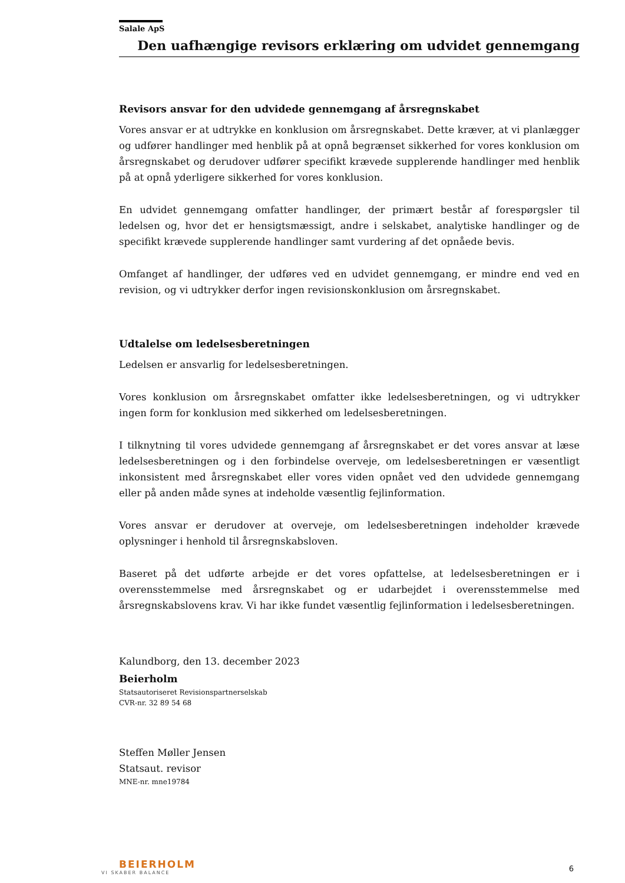Salale ApS
Den uafhængige revisors erklæring om udvidet gennemgang
Revisors ansvar for den udvidede gennemgang af årsregnskabet
Vores ansvar er at udtrykke en konklusion om årsregnskabet. Dette kræver, at vi planlægger og udfører handlinger med henblik på at opnå begrænset sikkerhed for vores konklusion om årsregnskabet og derudover udfører specifikt krævede supplerende handlinger med henblik på at opnå yderligere sikkerhed for vores konklusion.
En udvidet gennemgang omfatter handlinger, der primært består af forespørgsler til ledelsen og, hvor det er hensigtsmæssigt, andre i selskabet, analytiske handlinger og de specifikt krævede supplerende handlinger samt vurdering af det opnåede bevis.
Omfanget af handlinger, der udføres ved en udvidet gennemgang, er mindre end ved en revision, og vi udtrykker derfor ingen revisionskonklusion om årsregnskabet.
Udtalelse om ledelsesberetningen
Ledelsen er ansvarlig for ledelsesberetningen.
Vores konklusion om årsregnskabet omfatter ikke ledelsesberetningen, og vi udtrykker ingen form for konklusion med sikkerhed om ledelsesberetningen.
I tilknytning til vores udvidede gennemgang af årsregnskabet er det vores ansvar at læse ledelsesberetningen og i den forbindelse overveje, om ledelsesberetningen er væsentligt inkonsistent med årsregnskabet eller vores viden opnået ved den udvidede gennemgang eller på anden måde synes at indeholde væsentlig fejlinformation.
Vores ansvar er derudover at overveje, om ledelsesberetningen indeholder krævede oplysninger i henhold til årsregnskabsloven.
Baseret på det udførte arbejde er det vores opfattelse, at ledelsesberetningen er i overensstemmelse med årsregnskabet og er udarbejdet i overensstemmelse med årsregnskabslovens krav. Vi har ikke fundet væsentlig fejlinformation i ledelsesberetningen.
Kalundborg, den 13. december 2023
Beierholm
Statsautoriseret Revisionspartnerselskab
CVR-nr. 32 89 54 68
Steffen Møller Jensen
Statsaut. revisor
MNE-nr. mne19784
BEIERHOLM
VI SKABER BALANCE
6